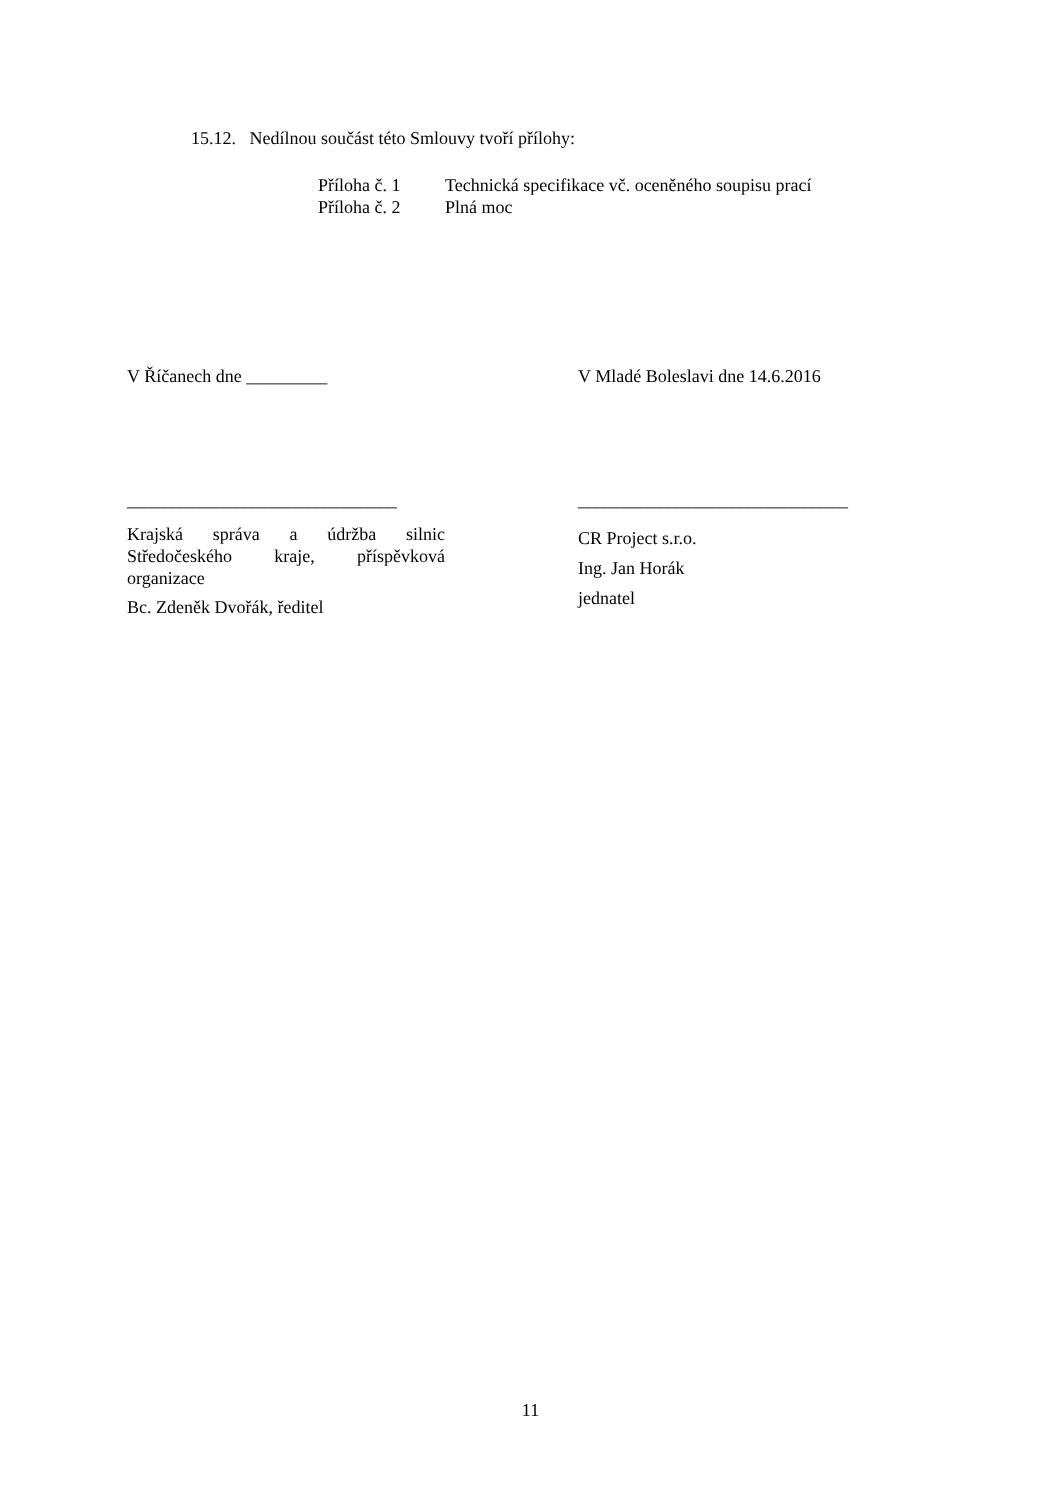15.12. Nedílnou součást této Smlouvy tvoří přílohy:
Příloha č. 1 Technická specifikace vč. oceněného soupisu prací
Příloha č. 2 Plná moc
V Říčanech dne _________ V Mladé Boleslavi dne 14.6.2016
______________________________
Krajská správa a údržba silnic Středočeského kraje, příspěvková organizace
Bc. Zdeněk Dvořák, ředitel
______________________________
CR Project s.r.o.
Ing. Jan Horák
jednatel
11